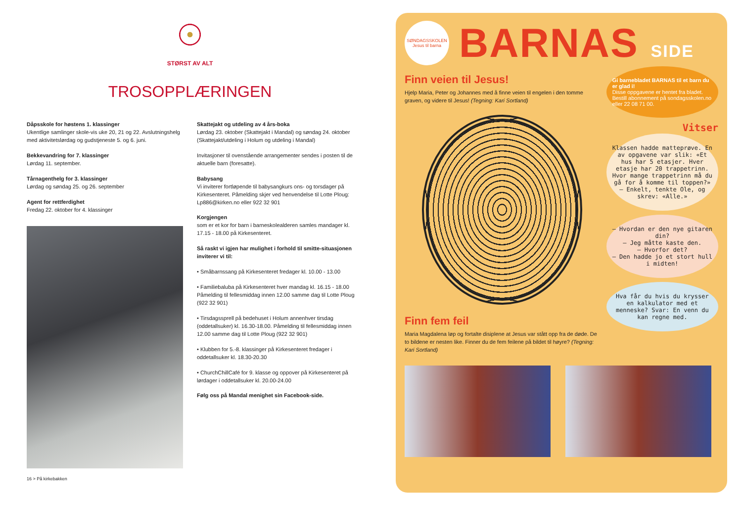STØRST AV ALT
TROSOPPLÆRINGEN
Dåpsskole for høstens 1. klassinger
Ukentlige samlinger skole-vis uke 20, 21 og 22. Avslutningshelg med aktivitetslørdag og gudstjeneste 5. og 6. juni.
Bekkevandring for 7. klassinger
Lørdag 11. september.
Tårnagenthelg for 3. klassinger
Lørdag og søndag 25. og 26. september
Agent for rettferdighet
Fredag 22. oktober for 4. klassinger
16 > På kirkebakken
Skattejakt og utdeling av 4 års-boka
Lørdag 23. oktober (Skattejakt i Mandal) og søndag 24. oktober (Skattejakt/utdeling i Holum og utdeling i Mandal)
Invitasjoner til ovenstående arrangementer sendes i posten til de aktuelle barn (foresatte).
Babysang
Vi inviterer fortløpende til babysangkurs ons- og torsdager på Kirkesenteret. Påmelding skjer ved henvendelse til Lotte Ploug: Lp886@kirken.no eller 922 32 901
Korgjengen
som er et kor for barn i barneskolealderen samles mandager kl. 17.15 - 18.00 på Kirkesenteret.
Så raskt vi igjen har mulighet i forhold til smitte-situasjonen inviterer vi til:
• Småbarnssang på Kirkesenteret fredager kl. 10.00 - 13.00
• Familiebaluba på Kirkesenteret hver mandag kl. 16.15 - 18.00 Påmelding til fellesmiddag innen 12.00 samme dag til Lotte Ploug (922 32 901)
• Tirsdagssprell på bedehuset i Holum annenhver tirsdag (oddetallsuker) kl. 16.30-18.00. Påmelding til fellesmiddag innen 12.00 samme dag til Lotte Ploug (922 32 901)
• Klubben for 5.-8. klassinger på Kirkesenteret fredager i oddetallsuker kl. 18.30-20.30
• ChurchChillCafé for 9. klasse og oppover på Kirkesenteret på lørdager i oddetallsuker kl. 20.00-24.00
Følg oss på Mandal menighet sin Facebook-side.
SØNDAGSSKOLEN
Jesus til barna
BARNAS SIDE
Finn veien til Jesus!
Hjelp Maria, Peter og Johannes med å finne veien til engelen i den tomme graven, og videre til Jesus! (Tegning: Kari Sortland)
Finn fem feil
Maria Magdalena løp og fortalte disiplene at Jesus var stått opp fra de døde. De to bildene er nesten like. Finner du de fem feilene på bildet til høyre? (Tegning: Kari Sortland)
Gi barnebladet BARNAS til et barn du er glad i!
Disse oppgavene er hentet fra bladet.
Bestill abonnement på sondagsskolen.no eller 22 08 71 00.
Vitser
Klassen hadde matteprøve. En av opgavene var slik: «Et hus har 5 etasjer. Hver etasje har 20 trappetrinn. Hvor mange trappetrinn må du gå for å komme til toppen?» – Enkelt, tenkte Ole, og skrev: «Alle.»
– Hvordan er den nye gitaren din?
– Jeg måtte kaste den.
– Hvorfor det?
– Den hadde jo et stort hull i midten!
Hva får du hvis du krysser en kalkulator med et menneske? Svar: En venn du kan regne med.